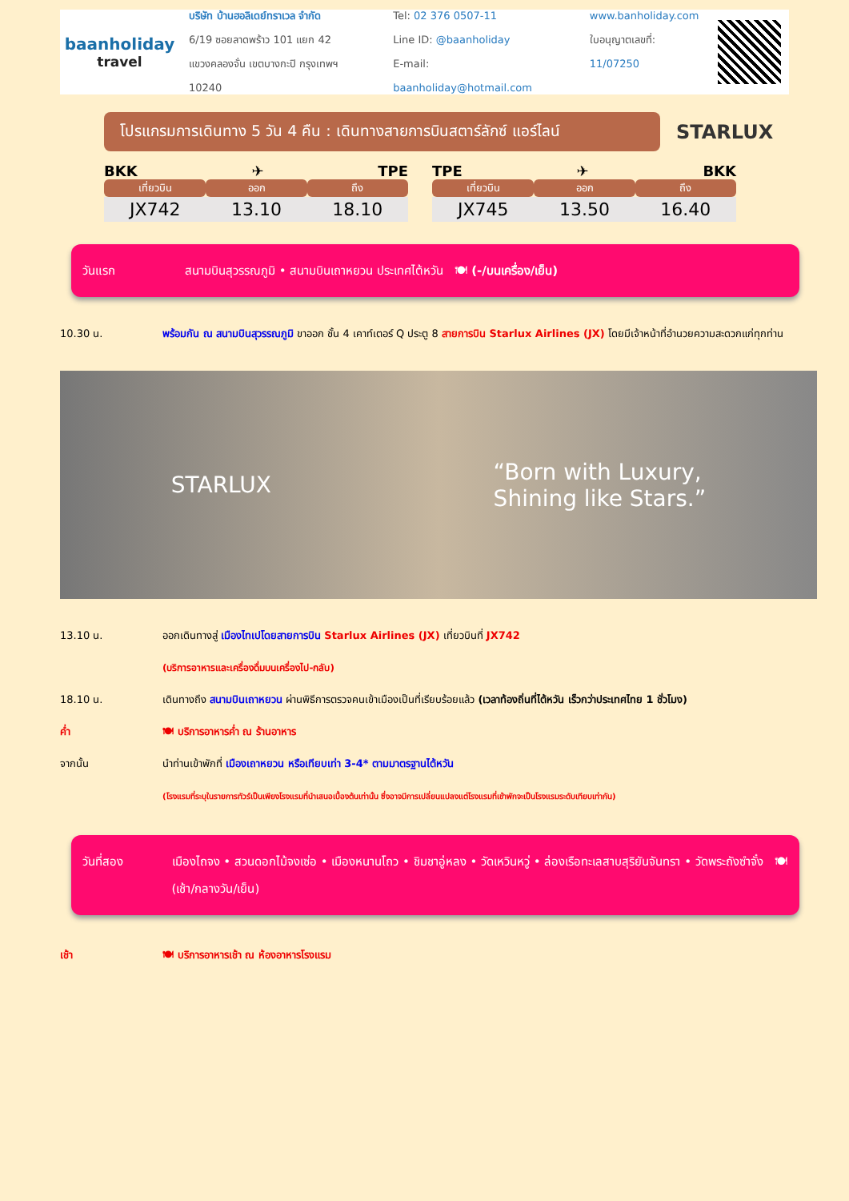baanholiday
travel
บริษัท บ้านฮอลิเดย์ทราเวล จำกัด
6/19 ซอยลาดพร้าว 101 แยก 42
แขวงคลองจั่น เขตบางกะปิ กรุงเทพฯ 10240
Tel: 02 376 0507-11
Line ID: @baanholiday
E-mail: baanholiday@hotmail.com
www.banholiday.com
ใบอนุญาตเลขที่: 11/07250
โปรแกรมการเดินทาง 5 วัน 4 คืน : เดินทางสายการบินสตาร์ลักซ์ แอร์ไลน์
STARLUX
BKK ✈ TPE
| เที่ยวบิน | ออก | ถึง |
| --- | --- | --- |
| JX742 | 13.10 | 18.10 |
TPE ✈ BKK
| เที่ยวบิน | ออก | ถึง |
| --- | --- | --- |
| JX745 | 13.50 | 16.40 |
วันแรก สนามบินสุวรรณภูมิ • สนามบินเถาหยวน ประเทศไต้หวัน 🍽 (-/บนเครื่อง/เย็น)
10.30 น. พร้อมกัน ณ สนามบินสุวรรณภูมิ ขาออก ชั้น 4 เคาท์เตอร์ Q ประตู 8 สายการบิน Starlux Airlines (JX) โดยมีเจ้าหน้าที่อำนวยความสะดวกแก่ทุกท่าน
STARLUX “Born with Luxury,
Shining like Stars.”
13.10 น. ออกเดินทางสู่ เมืองไทเปโดยสายการบิน Starlux Airlines (JX) เที่ยวบินที่ JX742
(บริการอาหารและเครื่องดื่มบนเครื่องไป-กลับ)
18.10 น. เดินทางถึง สนามบินเถาหยวน ผ่านพิธีการตรวจคนเข้าเมืองเป็นที่เรียบร้อยแล้ว (เวลาท้องถิ่นที่ไต้หวัน เร็วกว่าประเทศไทย 1 ชั่วโมง)
ค่ำ 🍽 บริการอาหารค่ำ ณ ร้านอาหาร
จากนั้น นำท่านเข้าพักที่ เมืองเถาหยวน หรือเทียบเท่า 3-4* ตามมาตรฐานไต้หวัน
(โรงแรมที่ระบุในรายการทัวร์เป็นเพียงโรงแรมที่นำเสนอเบื้องต้นเท่านั้น ซึ่งอาจมีการเปลี่ยนแปลงแต่โรงแรมที่เข้าพักจะเป็นโรงแรมระดับเทียบเท่ากัน)
วันที่สอง เมืองไถจง • สวนดอกไม้จงเซ่อ • เมืองหนานโถว • ชิมชาอู่หลง • วัดเหวินหวู่ • ล่องเรือทะเลสาบสุริยันจันทรา • วัดพระถังซำจั๋ง 🍽 (เช้า/กลางวัน/เย็น)
เช้า 🍽 บริการอาหารเช้า ณ ห้องอาหารโรงแรม